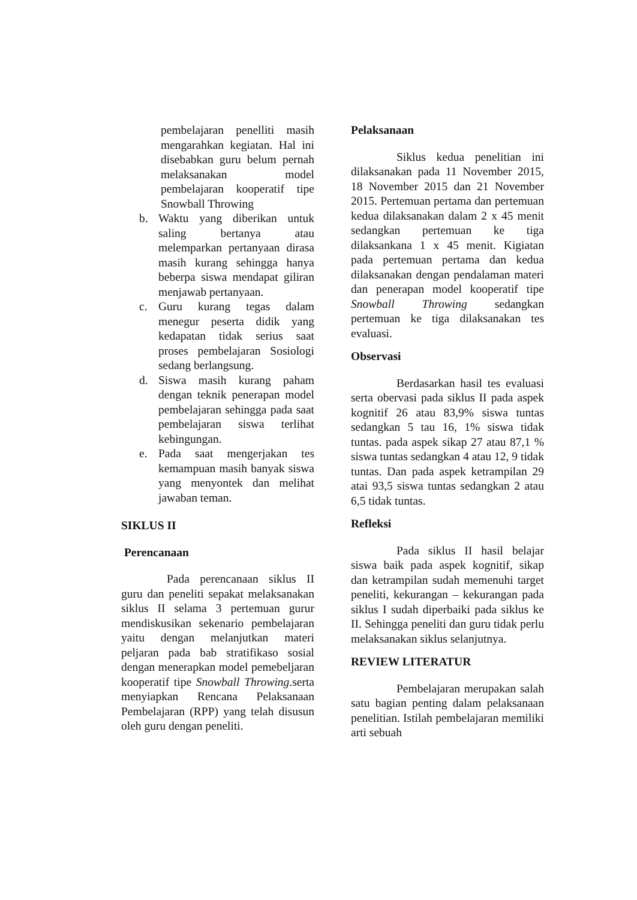pembelajaran penelliti masih mengarahkan kegiatan. Hal ini disebabkan guru belum pernah melaksanakan model pembelajaran kooperatif tipe Snowball Throwing
b. Waktu yang diberikan untuk saling bertanya atau melemparkan pertanyaan dirasa masih kurang sehingga hanya beberpa siswa mendapat giliran menjawab pertanyaan.
c. Guru kurang tegas dalam menegur peserta didik yang kedapatan tidak serius saat proses pembelajaran Sosiologi sedang berlangsung.
d. Siswa masih kurang paham dengan teknik penerapan model pembelajaran sehingga pada saat pembelajaran siswa terlihat kebingungan.
e. Pada saat mengerjakan tes kemampuan masih banyak siswa yang menyontek dan melihat jawaban teman.
SIKLUS II
Perencanaan
Pada perencanaan siklus II guru dan peneliti sepakat melaksanakan siklus II selama 3 pertemuan gurur mendiskusikan sekenario pembelajaran yaitu dengan melanjutkan materi peljaran pada bab stratifikaso sosial dengan menerapkan model pemebeljaran kooperatif tipe Snowball Throwing.serta menyiapkan Rencana Pelaksanaan Pembelajaran (RPP) yang telah disusun oleh guru dengan peneliti.
Pelaksanaan
Siklus kedua penelitian ini dilaksanakan pada 11 November 2015, 18 November 2015 dan 21 November 2015. Pertemuan pertama dan pertemuan kedua dilaksanakan dalam 2 x 45 menit sedangkan pertemuan ke tiga dilaksankana 1 x 45 menit. Kigiatan pada pertemuan pertama dan kedua dilaksanakan dengan pendalaman materi dan penerapan model kooperatif tipe Snowball Throwing sedangkan pertemuan ke tiga dilaksanakan tes evaluasi.
Observasi
Berdasarkan hasil tes evaluasi serta obervasi pada siklus II pada aspek kognitif 26 atau 83,9% siswa tuntas sedangkan 5 tau 16, 1% siswa tidak tuntas. pada aspek sikap 27 atau 87,1 % siswa tuntas sedangkan 4 atau 12, 9 tidak tuntas. Dan pada aspek ketrampilan 29 atai 93,5 siswa tuntas sedangkan 2 atau 6,5 tidak tuntas.
Refleksi
Pada siklus II hasil belajar siswa baik pada aspek kognitif, sikap dan ketrampilan sudah memenuhi target peneliti, kekurangan – kekurangan pada siklus I sudah diperbaiki pada siklus ke II. Sehingga peneliti dan guru tidak perlu melaksanakan siklus selanjutnya.
REVIEW LITERATUR
Pembelajaran merupakan salah satu bagian penting dalam pelaksanaan penelitian. Istilah pembelajaran memiliki arti sebuah